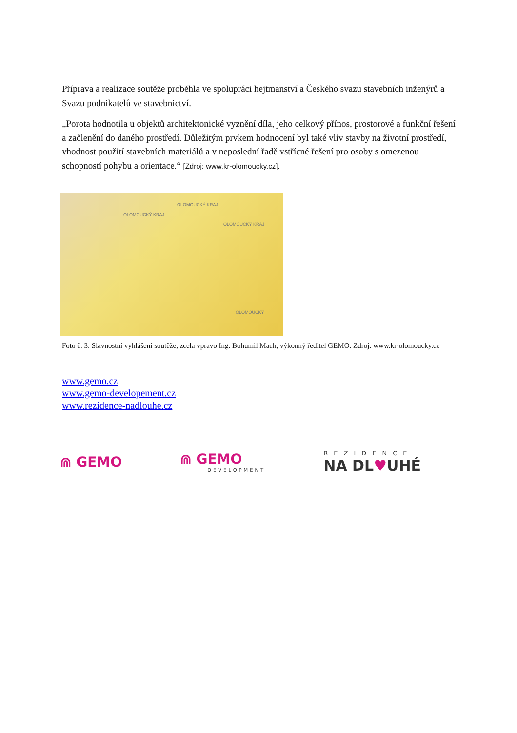Příprava a realizace soutěže proběhla ve spolupráci hejtmanství a Českého svazu stavebních inženýrů a Svazu podnikatelů ve stavebnictví.
„Porota hodnotila u objektů architektonické vyznění díla, jeho celkový přínos, prostorové a funkční řešení a začlenění do daného prostředí. Důležitým prvkem hodnocení byl také vliv stavby na životní prostředí, vhodnost použití stavebních materiálů a v neposlední řadě vstřícné řešení pro osoby s omezenou schopností pohybu a orientace.“ [Zdroj: www.kr-olomoucky.cz].
OLOMOUCKÝ KRAJ
OLOMOUCKÝ KRAJ
OLOMOUCKÝ KRAJ
OLOMOUCKÝ
Foto č. 3: Slavnostní vyhlášení soutěže, zcela vpravo Ing. Bohumil Mach, výkonný ředitel GEMO. Zdroj: www.kr-olomoucky.cz
www.gemo.cz
www.gemo-developement.cz
www.rezidence-nadlouhe.cz
⋒ GEMO ⋒ GEMO
DEVELOPMENT
REZIDENCE
NA DL♥UHÉ